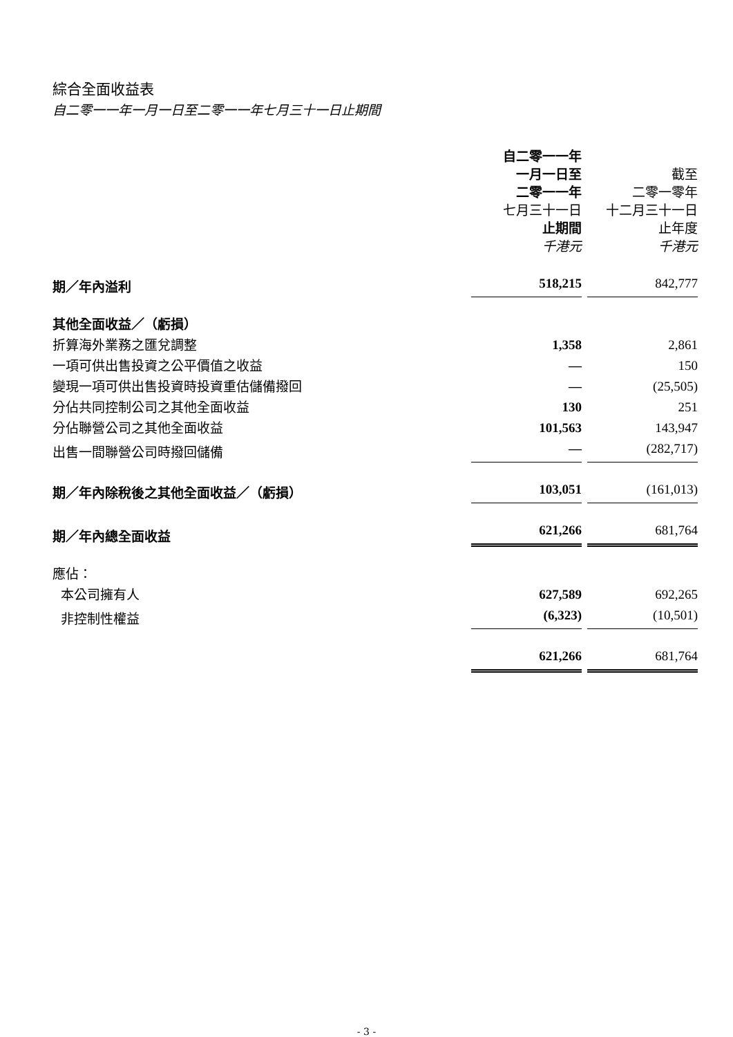綜合全面收益表
自二零一一年一月一日至二零一一年七月三十一日止期間
| | 自二零一一年 一月一日至 二零一一年 七月三十一日 止期間 千港元 | 截至 二零一零年 十二月三十一日 止年度 千港元 |
| 期／年內溢利 | 518,215 | 842,777 |
| 其他全面收益／（虧損） | | |
| 折算海外業務之匯兌調整 | 1,358 | 2,861 |
| 一項可供出售投資之公平價值之收益 | — | 150 |
| 變現一項可供出售投資時投資重估儲備撥回 | — | (25,505) |
| 分佔共同控制公司之其他全面收益 | 130 | 251 |
| 分佔聯營公司之其他全面收益 | 101,563 | 143,947 |
| 出售一間聯營公司時撥回儲備 | — | (282,717) |
| 期／年內除稅後之其他全面收益／（虧損） | 103,051 | (161,013) |
| 期／年內總全面收益 | 621,266 | 681,764 |
| 應佔： | | |
| 本公司擁有人 | 627,589 | 692,265 |
| 非控制性權益 | (6,323) | (10,501) |
| | 621,266 | 681,764 |
- 3 -